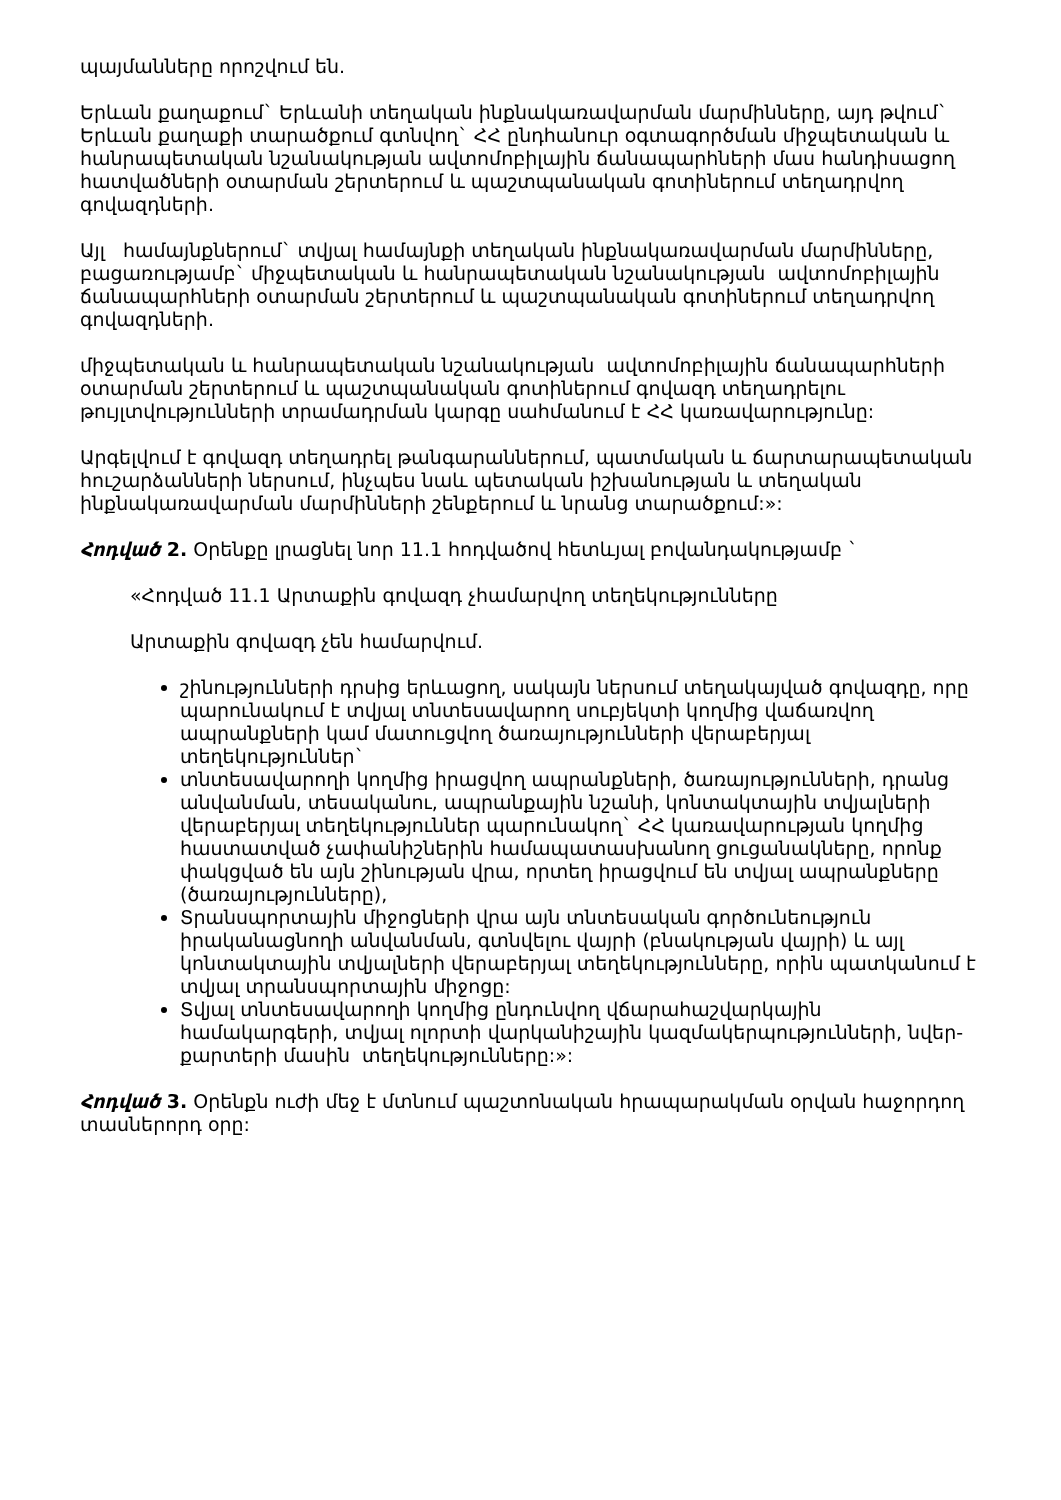պայմանները որոշվում են.
Երևան քաղաքում` Երևանի տեղական ինքնակառավարման մարմինները, այդ թվում` Երևան քաղաքի տարածքում գտնվող` ՀՀ ընդհանուր օգտագործման միջպետական և հանրապետական նշանակության ավտոմոբիլային ճանապարհների մաս հանդիսացող հատվածների օտարման շերտերում և պաշտպանական գոտիներում տեղադրվող գովազդների.
Այլ համայնքներում` տվյալ համայնքի տեղական ինքնակառավարման մարմինները, բացառությամբ` միջպետական և հանրապետական նշանակության ավտոմոբիլային ճանապարհների օտարման շերտերում և պաշտպանական գոտիներում տեղադրվող գովազդների.
միջպետական և հանրապետական նշանակության ավտոմոբիլային ճանապարհների օտարման շերտերում և պաշտպանական գոտիներում գովազդ տեղադրելու թույլտվությունների տրամադրման կարգը սահմանում է ՀՀ կառավարությունը:
Արգելվում է գովազդ տեղադրել թանգարաններում, պատմական և ճարտարապետական հուշարձանների ներսում, ինչպես նաև պետական իշխանության և տեղական ինքնակառավարման մարմինների շենքերում և նրանց տարածքում:»:
Հոդված 2. Օրենքը լրացնել նոր 11.1 հոդվածով հետևյալ բովանդակությամբ `
«Հոդված 11.1 Արտաքին գովազդ չհամարվող տեղեկությունները
Արտաքին գովազդ չեն համարվում.
շինությունների դրսից երևացող, սակայն ներսում տեղակայված գովազդը, որը պարունակում է տվյալ տնտեսավարող սուբյեկտի կողմից վաճառվող ապրանքների կամ մատուցվող ծառայությունների վերաբերյալ տեղեկություններ`
տնտեսավարողի կողմից իրացվող ապրանքների, ծառայությունների, դրանց անվանման, տեսականու, ապրանքային նշանի, կոնտակտային տվյալների վերաբերյալ տեղեկություններ պարունակող` ՀՀ կառավարության կողմից հաստատված չափանիշներին համապատասխանող ցուցանակները, որոնք փակցված են այն շինության վրա, որտեղ իրացվում են տվյալ ապրանքները (ծառայությունները),
Տրանսպորտային միջոցների վրա այն տնտեսական գործունեություն իրականացնողի անվանման, գտնվելու վայրի (բնակության վայրի) և այլ կոնտակտային տվյալների վերաբերյալ տեղեկությունները, որին պատկանում է տվյալ տրանսպորտային միջոցը:
Տվյալ տնտեսավարողի կողմից ընդունվող վճարահաշվարկային համակարգերի, տվյալ ոլորտի վարկանիշային կազմակերպությունների, նվեր-քարտերի մասին տեղեկությունները:»:
Հոդված 3. Օրենքն ուժի մեջ է մտնում պաշտոնական հրապարակման օրվան հաջորդող տասներորդ օրը: